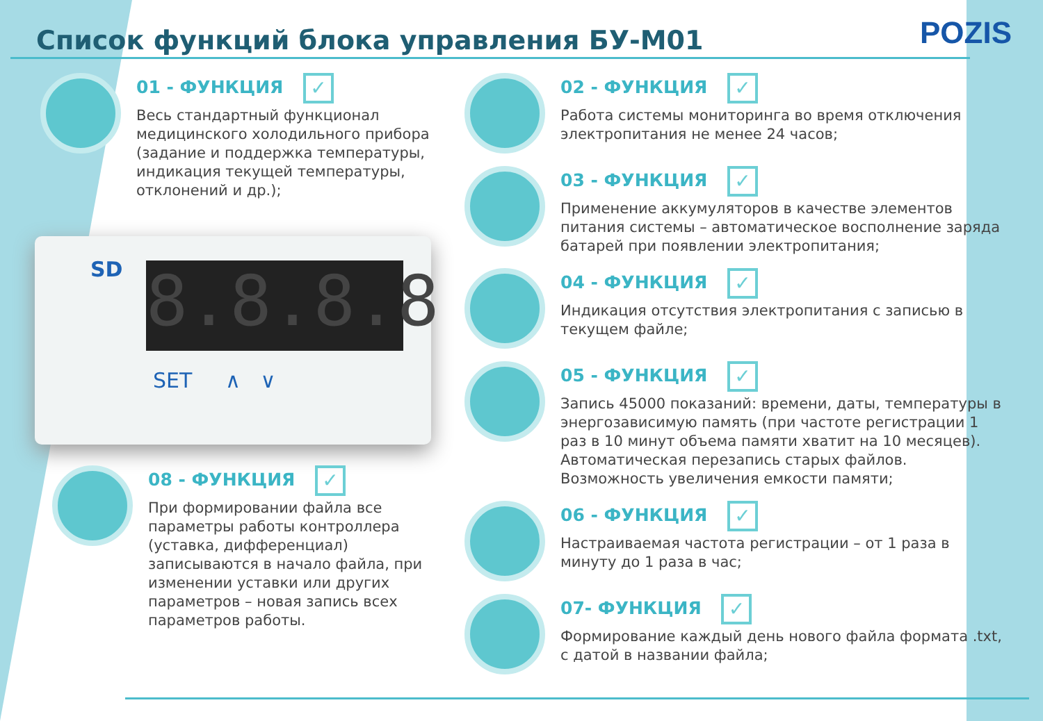Список функций блока управления БУ-М01
POZIS
01 - ФУНКЦИЯ ✓
Весь стандартный функционал медицинского холодильного прибора (задание и поддержка температуры, индикация текущей температуры, отклонений и др.);
SD
8.8.8.8
SET ∧ ∨
08 - ФУНКЦИЯ ✓
При формировании файла все параметры работы контроллера (уставка, дифференциал) записываются в начало файла, при изменении уставки или других параметров – новая запись всех параметров работы.
02 - ФУНКЦИЯ ✓
Работа системы мониторинга во время отключения электропитания не менее 24 часов;
03 - ФУНКЦИЯ ✓
Применение аккумуляторов в качестве элементов питания системы – автоматическое восполнение заряда батарей при появлении электропитания;
04 - ФУНКЦИЯ ✓
Индикация отсутствия электропитания с записью в текущем файле;
05 - ФУНКЦИЯ ✓
Запись 45000 показаний: времени, даты, температуры в энергозависимую память (при частоте регистрации 1 раз в 10 минут объема памяти хватит на 10 месяцев). Автоматическая перезапись старых файлов. Возможность увеличения емкости памяти;
06 - ФУНКЦИЯ ✓
Настраиваемая частота регистрации – от 1 раза в минуту до 1 раза в час;
07- ФУНКЦИЯ ✓
Формирование каждый день нового файла формата .txt, с датой в названии файла;